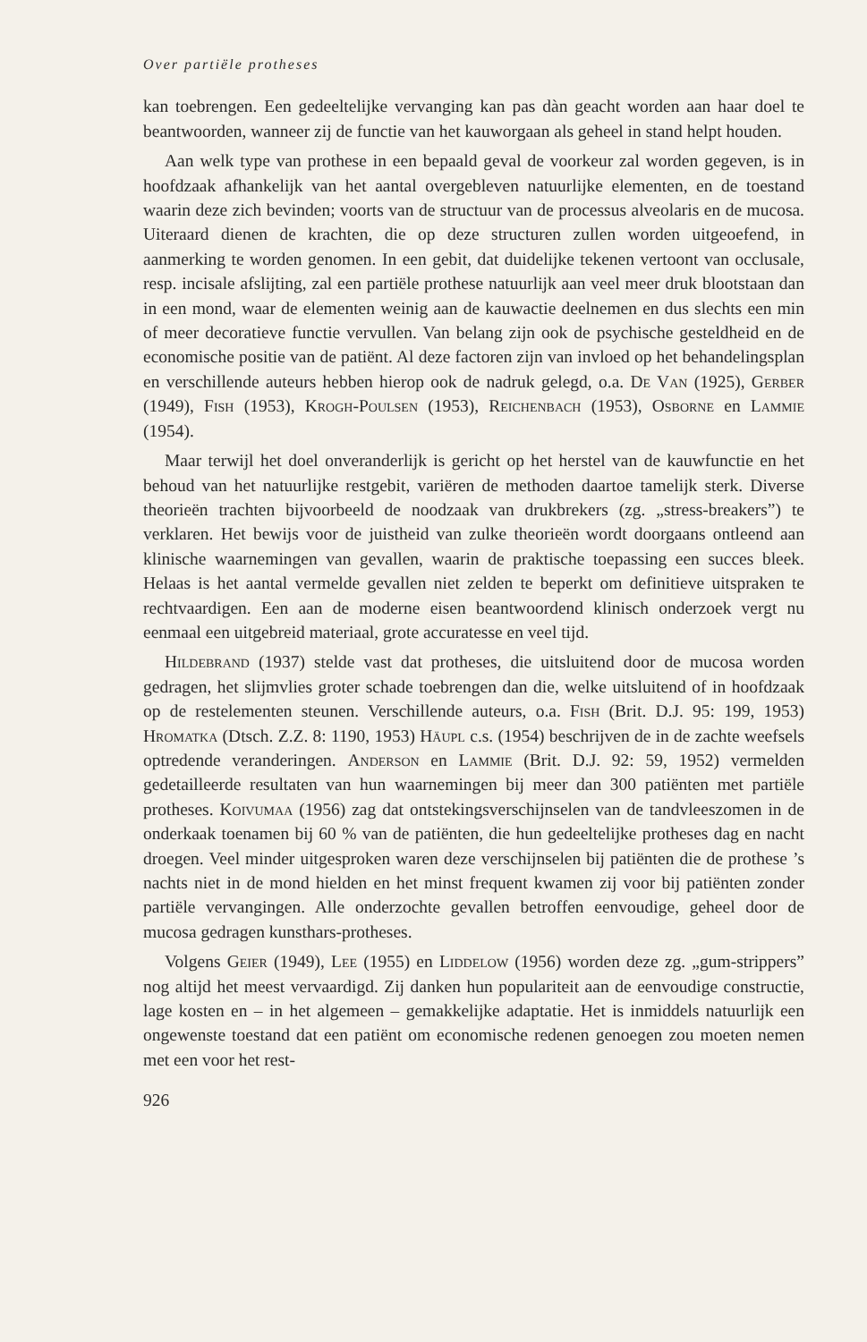Over partiële protheses
kan toebrengen. Een gedeeltelijke vervanging kan pas dàn geacht worden aan haar doel te beantwoorden, wanneer zij de functie van het kauworgaan als geheel in stand helpt houden.
Aan welk type van prothese in een bepaald geval de voorkeur zal worden gegeven, is in hoofdzaak afhankelijk van het aantal overgebleven natuurlijke elementen, en de toestand waarin deze zich bevinden; voorts van de structuur van de processus alveolaris en de mucosa. Uiteraard dienen de krachten, die op deze structuren zullen worden uitgeoefend, in aanmerking te worden genomen. In een gebit, dat duidelijke tekenen vertoont van occlusale, resp. incisale afslijting, zal een partiële prothese natuurlijk aan veel meer druk blootstaan dan in een mond, waar de elementen weinig aan de kauwactie deelnemen en dus slechts een min of meer decoratieve functie vervullen. Van belang zijn ook de psychische gesteldheid en de economische positie van de patiënt. Al deze factoren zijn van invloed op het behandelingsplan en verschillende auteurs hebben hierop ook de nadruk gelegd, o.a. De Van (1925), Gerber (1949), Fish (1953), Krogh-Poulsen (1953), Reichenbach (1953), Osborne en Lammie (1954).
Maar terwijl het doel onveranderlijk is gericht op het herstel van de kauwfunctie en het behoud van het natuurlijke restgebit, variëren de methoden daartoe tamelijk sterk. Diverse theorieën trachten bijvoorbeeld de noodzaak van drukbrekers (zg. „stress-breakers”) te verklaren. Het bewijs voor de juistheid van zulke theorieën wordt doorgaans ontleend aan klinische waarnemingen van gevallen, waarin de praktische toepassing een succes bleek. Helaas is het aantal vermelde gevallen niet zelden te beperkt om definitieve uitspraken te rechtvaardigen. Een aan de moderne eisen beantwoordend klinisch onderzoek vergt nu eenmaal een uitgebreid materiaal, grote accuratesse en veel tijd.
Hildebrand (1937) stelde vast dat protheses, die uitsluitend door de mucosa worden gedragen, het slijmvlies groter schade toebrengen dan die, welke uitsluitend of in hoofdzaak op de restelementen steunen. Verschillende auteurs, o.a. Fish (Brit. D.J. 95: 199, 1953) Hromatka (Dtsch. Z.Z. 8: 1190, 1953) Häupl c.s. (1954) beschrijven de in de zachte weefsels optredende veranderingen. Anderson en Lammie (Brit. D.J. 92: 59, 1952) vermelden gedetailleerde resultaten van hun waarnemingen bij meer dan 300 patiënten met partiële protheses. Koivumaa (1956) zag dat ontstekingsverschijnselen van de tandvleeszomen in de onderkaak toenamen bij 60 % van de patiënten, die hun gedeeltelijke protheses dag en nacht droegen. Veel minder uitgesproken waren deze verschijnselen bij patiënten die de prothese ’s nachts niet in de mond hielden en het minst frequent kwamen zij voor bij patiënten zonder partiële vervangingen. Alle onderzochte gevallen betroffen eenvoudige, geheel door de mucosa gedragen kunsthars-protheses.
Volgens Geier (1949), Lee (1955) en Liddelow (1956) worden deze zg. „gum-strippers” nog altijd het meest vervaardigd. Zij danken hun populariteit aan de eenvoudige constructie, lage kosten en – in het algemeen – gemakkelijke adaptatie. Het is inmiddels natuurlijk een ongewenste toestand dat een patiënt om economische redenen genoegen zou moeten nemen met een voor het rest-
926